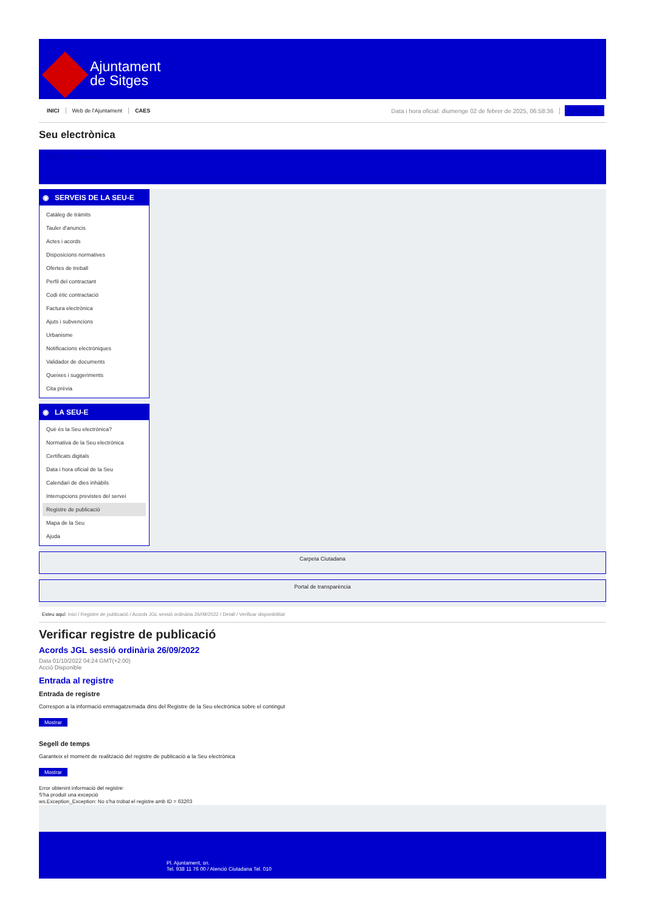Ajuntament
de Sitges
INICI Web de l'Ajuntament CAES Data i hora oficial: diumenge 02 de febrer de 2025, 06:58:36 Sincronitza
Seu electrònica
Obtenir còpia autèntica
◉ SERVEIS DE LA SEU-E
Catàleg de tràmits
Tauler d'anuncis
Actes i acords
Disposicions normatives
Ofertes de treball
Perfil del contractant
Codi ètic contractació
Factura electrònica
Ajuts i subvencions
Urbanisme
Notificacions electròniques
Validador de documents
Queixes i suggeriments
Cita prèvia
◉ LA SEU-E
Què és la Seu electrònica?
Normativa de la Seu electrònica
Certificats digitals
Data i hora oficial de la Seu
Calendari de dies inhàbils
Interrupcions previstes del servei
Registre de publicació
Mapa de la Seu
Ajuda
Carpeta Ciutadana
Portal de transparència
Esteu aquí: Inici / Registre de publicació / Acords JGL sessió ordinària 26/09/2022 / Detall / Verificar disponibilitat
Verificar registre de publicació
Acords JGL sessió ordinària 26/09/2022
Data 01/10/2022 04:24 GMT(+2:00)
Acció Disponible
Entrada al registre
Entrada de registre
Correspon a la informació emmagatzemada dins del Registre de la Seu electrònica sobre el contingut
Mostrar
Segell de temps
Garanteix el moment de realització del registre de publicació a la Seu electrònica
Mostrar
Error obtenint informació del registre:
S'ha produit una excepció
ws.Exception_Exception: No s'ha trobat el registre amb ID = 63203
Pl. Ajuntament, sn.
Tel. 938 11 76 00 / Atenció Ciutadana Tel. 010